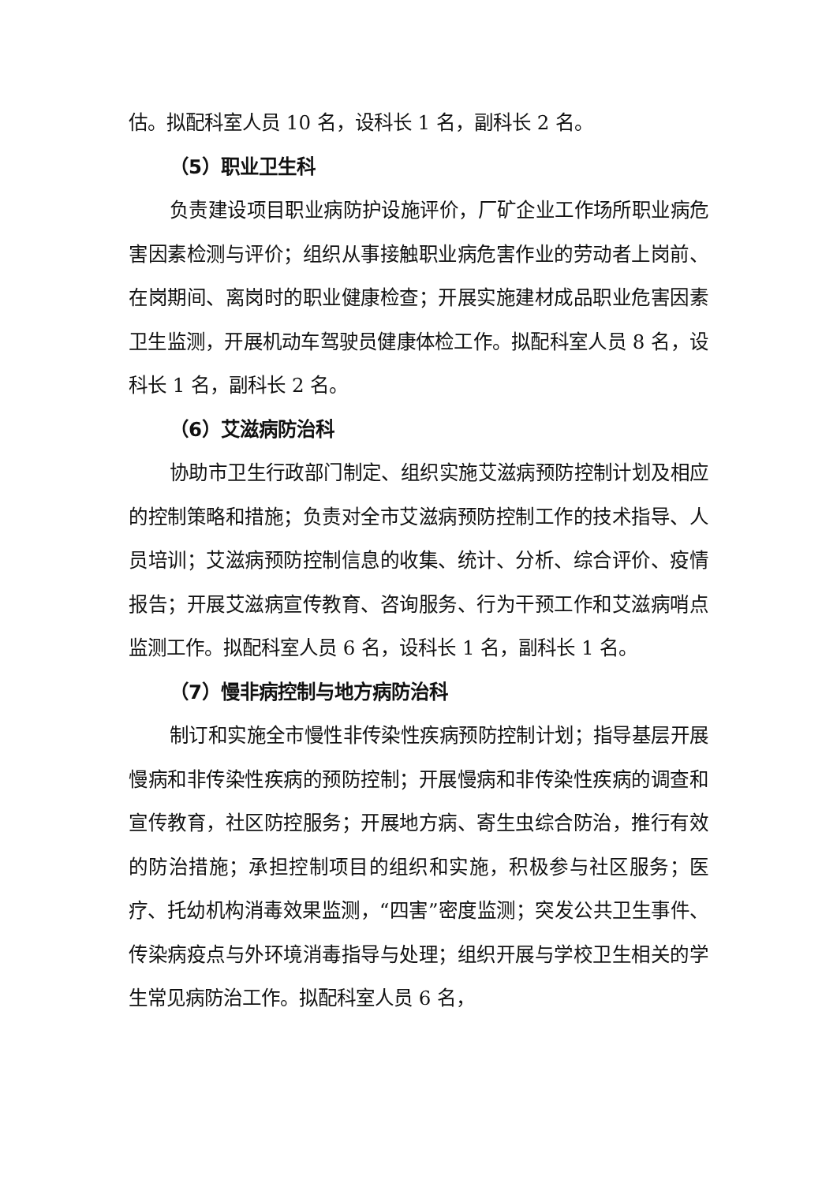估。拟配科室人员 10 名，设科长 1 名，副科长 2 名。
（5）职业卫生科
负责建设项目职业病防护设施评价，厂矿企业工作场所职业病危害因素检测与评价；组织从事接触职业病危害作业的劳动者上岗前、在岗期间、离岗时的职业健康检查；开展实施建材成品职业危害因素卫生监测，开展机动车驾驶员健康体检工作。拟配科室人员 8 名，设科长 1 名，副科长 2 名。
（6）艾滋病防治科
协助市卫生行政部门制定、组织实施艾滋病预防控制计划及相应的控制策略和措施；负责对全市艾滋病预防控制工作的技术指导、人员培训；艾滋病预防控制信息的收集、统计、分析、综合评价、疫情报告；开展艾滋病宣传教育、咨询服务、行为干预工作和艾滋病哨点监测工作。拟配科室人员 6 名，设科长 1 名，副科长 1 名。
（7）慢非病控制与地方病防治科
制订和实施全市慢性非传染性疾病预防控制计划；指导基层开展慢病和非传染性疾病的预防控制；开展慢病和非传染性疾病的调查和宣传教育，社区防控服务；开展地方病、寄生虫综合防治，推行有效的防治措施；承担控制项目的组织和实施，积极参与社区服务；医疗、托幼机构消毒效果监测，“四害”密度监测；突发公共卫生事件、传染病疫点与外环境消毒指导与处理；组织开展与学校卫生相关的学生常见病防治工作。拟配科室人员 6 名，